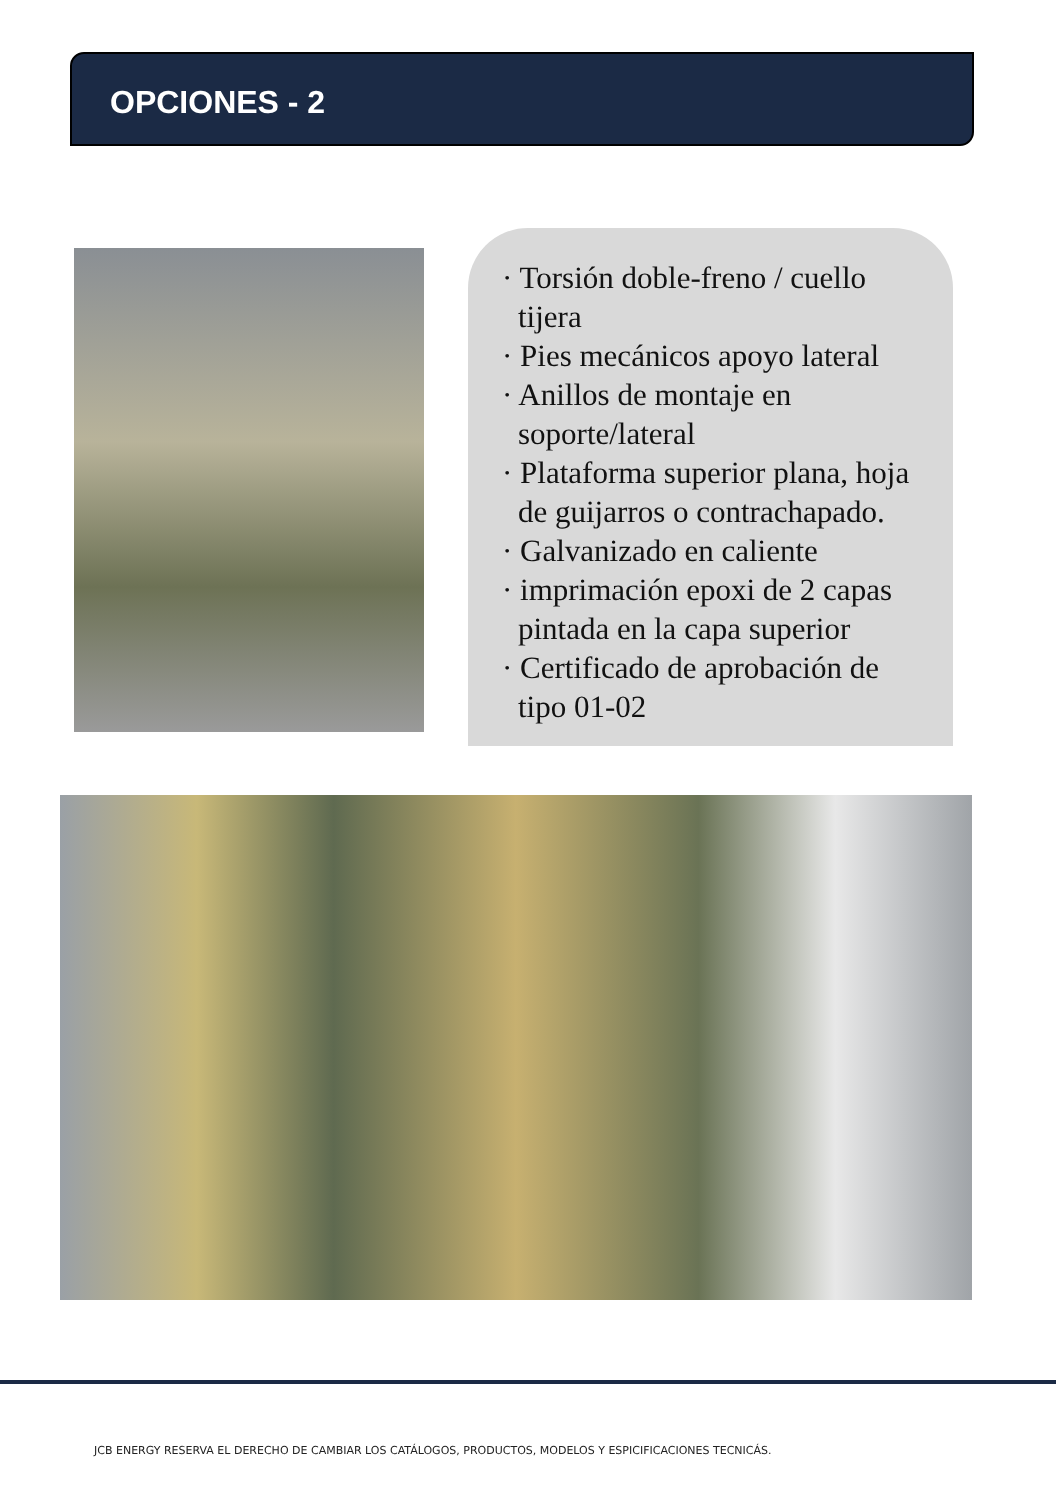OPCIONES - 2
· Torsión doble-freno / cuello tijera
· Pies mecánicos apoyo lateral
· Anillos de montaje en soporte/lateral
· Plataforma superior plana, hoja de guijarros o contrachapado.
· Galvanizado en caliente
· imprimación epoxi de 2 capas pintada en la capa superior
· Certificado de aprobación de tipo 01-02
JCB ENERGY RESERVA EL DERECHO DE CAMBIAR LOS CATÁLOGOS, PRODUCTOS, MODELOS Y ESPICIFICACIONES TECNICÁS.